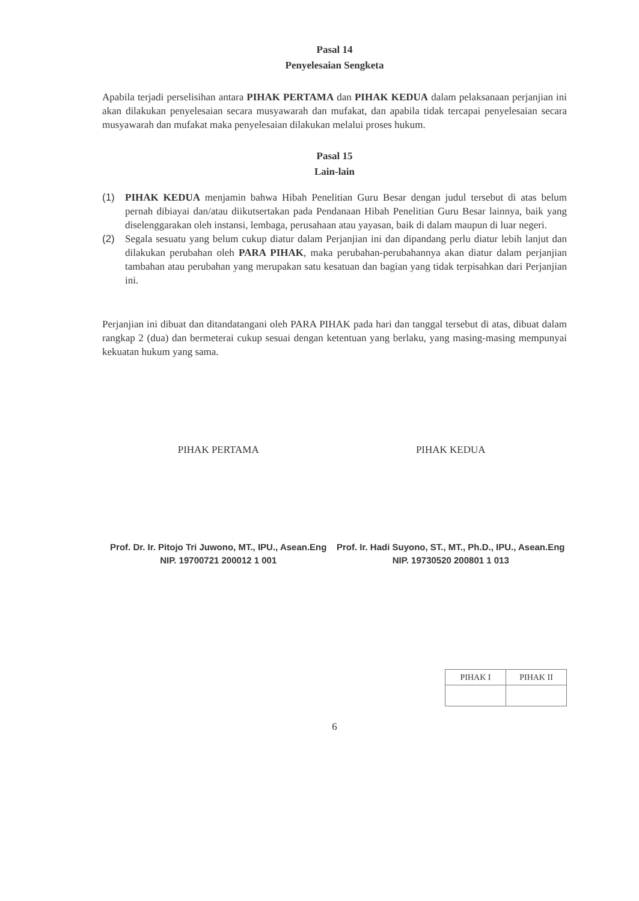Pasal 14
Penyelesaian Sengketa
Apabila terjadi perselisihan antara PIHAK PERTAMA dan PIHAK KEDUA dalam pelaksanaan perjanjian ini akan dilakukan penyelesaian secara musyawarah dan mufakat, dan apabila tidak tercapai penyelesaian secara musyawarah dan mufakat maka penyelesaian dilakukan melalui proses hukum.
Pasal 15
Lain-lain
(1) PIHAK KEDUA menjamin bahwa Hibah Penelitian Guru Besar dengan judul tersebut di atas belum pernah dibiayai dan/atau diikutsertakan pada Pendanaan Hibah Penelitian Guru Besar lainnya, baik yang diselenggarakan oleh instansi, lembaga, perusahaan atau yayasan, baik di dalam maupun di luar negeri.
(2) Segala sesuatu yang belum cukup diatur dalam Perjanjian ini dan dipandang perlu diatur lebih lanjut dan dilakukan perubahan oleh PARA PIHAK, maka perubahan-perubahannya akan diatur dalam perjanjian tambahan atau perubahan yang merupakan satu kesatuan dan bagian yang tidak terpisahkan dari Perjanjian ini.
Perjanjian ini dibuat dan ditandatangani oleh PARA PIHAK pada hari dan tanggal tersebut di atas, dibuat dalam rangkap 2 (dua) dan bermeterai cukup sesuai dengan ketentuan yang berlaku, yang masing-masing mempunyai kekuatan hukum yang sama.
PIHAK PERTAMA
Prof. Dr. Ir. Pitojo Tri Juwono, MT., IPU., Asean.Eng
NIP. 19700721 200012 1 001
PIHAK KEDUA
Prof. Ir. Hadi Suyono, ST., MT., Ph.D., IPU., Asean.Eng
NIP. 19730520 200801 1 013
| PIHAK I | PIHAK II |
6